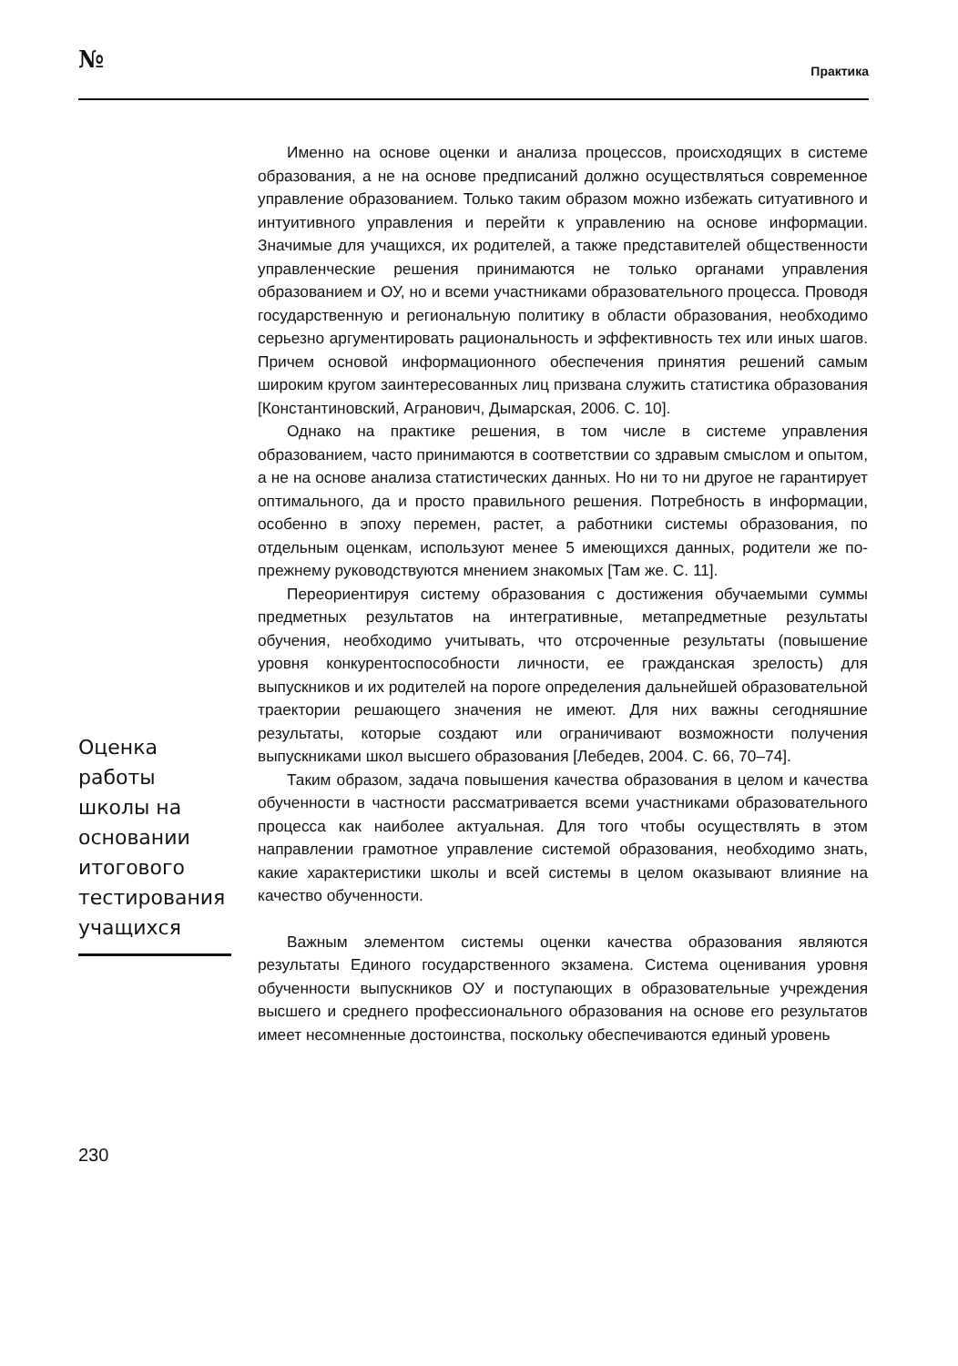№ Практика
Именно на основе оценки и анализа процессов, происходящих в системе образования, а не на основе предписаний должно осуществляться современное управление образованием. Только таким образом можно избежать ситуативного и интуитивного управления и перейти к управлению на основе информации. Значимые для учащихся, их родителей, а также представителей общественности управленческие решения принимаются не только органами управления образованием и ОУ, но и всеми участниками образовательного процесса. Проводя государственную и региональную политику в области образования, необходимо серьезно аргументировать рациональность и эффективность тех или иных шагов. Причем основой информационного обеспечения принятия решений самым широким кругом заинтересованных лиц призвана служить статистика образования [Константиновский, Агранович, Дымарская, 2006. С. 10].
Однако на практике решения, в том числе в системе управления образованием, часто принимаются в соответствии со здравым смыслом и опытом, а не на основе анализа статистических данных. Но ни то ни другое не гарантирует оптимального, да и просто правильного решения. Потребность в информации, особенно в эпоху перемен, растет, а работники системы образования, по отдельным оценкам, используют менее 5 имеющихся данных, родители же по-прежнему руководствуются мнением знакомых [Там же. С. 11].
Переориентируя систему образования с достижения обучаемыми суммы предметных результатов на интегративные, метапредметные результаты обучения, необходимо учитывать, что отсроченные результаты (повышение уровня конкурентоспособности личности, ее гражданская зрелость) для выпускников и их родителей на пороге определения дальнейшей образовательной траектории решающего значения не имеют. Для них важны сегодняшние результаты, которые создают или ограничивают возможности получения выпускниками школ высшего образования [Лебедев, 2004. С. 66, 70–74].
Таким образом, задача повышения качества образования в целом и качества обученности в частности рассматривается всеми участниками образовательного процесса как наиболее актуальная. Для того чтобы осуществлять в этом направлении грамотное управление системой образования, необходимо знать, какие характеристики школы и всей системы в целом оказывают влияние на качество обученности.
Важным элементом системы оценки качества образования являются результаты Единого государственного экзамена. Система оценивания уровня обученности выпускников ОУ и поступающих в образовательные учреждения высшего и среднего профессионального образования на основе его результатов имеет несомненные достоинства, поскольку обеспечиваются единый уровень
Оценка работы школы на основании итогового тестирования учащихся
230